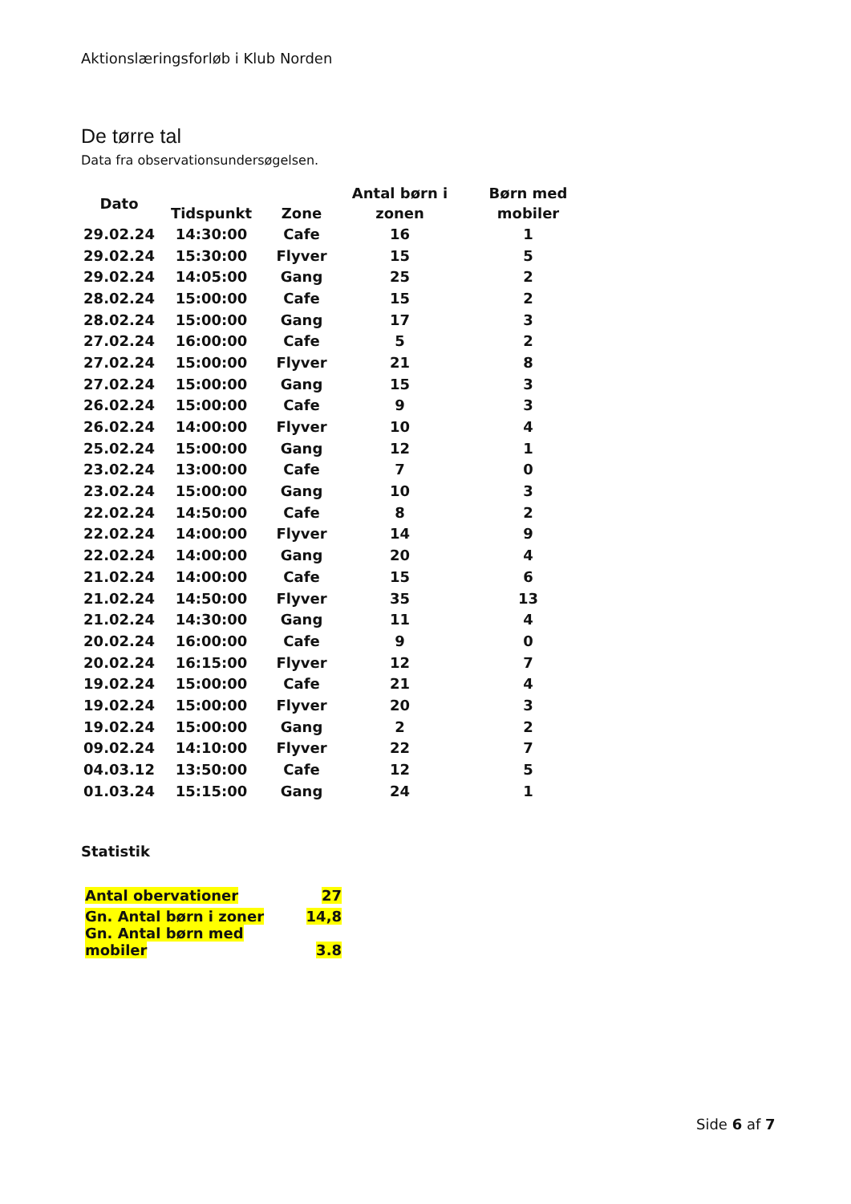Aktionslæringsforløb i Klub Norden
De tørre tal
Data fra observationsundersøgelsen.
| Dato | Tidspunkt | Zone | Antal børn i zonen | Børn med mobiler |
| --- | --- | --- | --- | --- |
| 29.02.24 | 14:30:00 | Cafe | 16 | 1 |
| 29.02.24 | 15:30:00 | Flyver | 15 | 5 |
| 29.02.24 | 14:05:00 | Gang | 25 | 2 |
| 28.02.24 | 15:00:00 | Cafe | 15 | 2 |
| 28.02.24 | 15:00:00 | Gang | 17 | 3 |
| 27.02.24 | 16:00:00 | Cafe | 5 | 2 |
| 27.02.24 | 15:00:00 | Flyver | 21 | 8 |
| 27.02.24 | 15:00:00 | Gang | 15 | 3 |
| 26.02.24 | 15:00:00 | Cafe | 9 | 3 |
| 26.02.24 | 14:00:00 | Flyver | 10 | 4 |
| 25.02.24 | 15:00:00 | Gang | 12 | 1 |
| 23.02.24 | 13:00:00 | Cafe | 7 | 0 |
| 23.02.24 | 15:00:00 | Gang | 10 | 3 |
| 22.02.24 | 14:50:00 | Cafe | 8 | 2 |
| 22.02.24 | 14:00:00 | Flyver | 14 | 9 |
| 22.02.24 | 14:00:00 | Gang | 20 | 4 |
| 21.02.24 | 14:00:00 | Cafe | 15 | 6 |
| 21.02.24 | 14:50:00 | Flyver | 35 | 13 |
| 21.02.24 | 14:30:00 | Gang | 11 | 4 |
| 20.02.24 | 16:00:00 | Cafe | 9 | 0 |
| 20.02.24 | 16:15:00 | Flyver | 12 | 7 |
| 19.02.24 | 15:00:00 | Cafe | 21 | 4 |
| 19.02.24 | 15:00:00 | Flyver | 20 | 3 |
| 19.02.24 | 15:00:00 | Gang | 2 | 2 |
| 09.02.24 | 14:10:00 | Flyver | 22 | 7 |
| 04.03.12 | 13:50:00 | Cafe | 12 | 5 |
| 01.03.24 | 15:15:00 | Gang | 24 | 1 |
Statistik
| Antal obervationer | 27 |
| Gn. Antal børn i zoner | 14,8 |
| Gn. Antal børn med mobiler | 3.8 |
Side 6 af 7